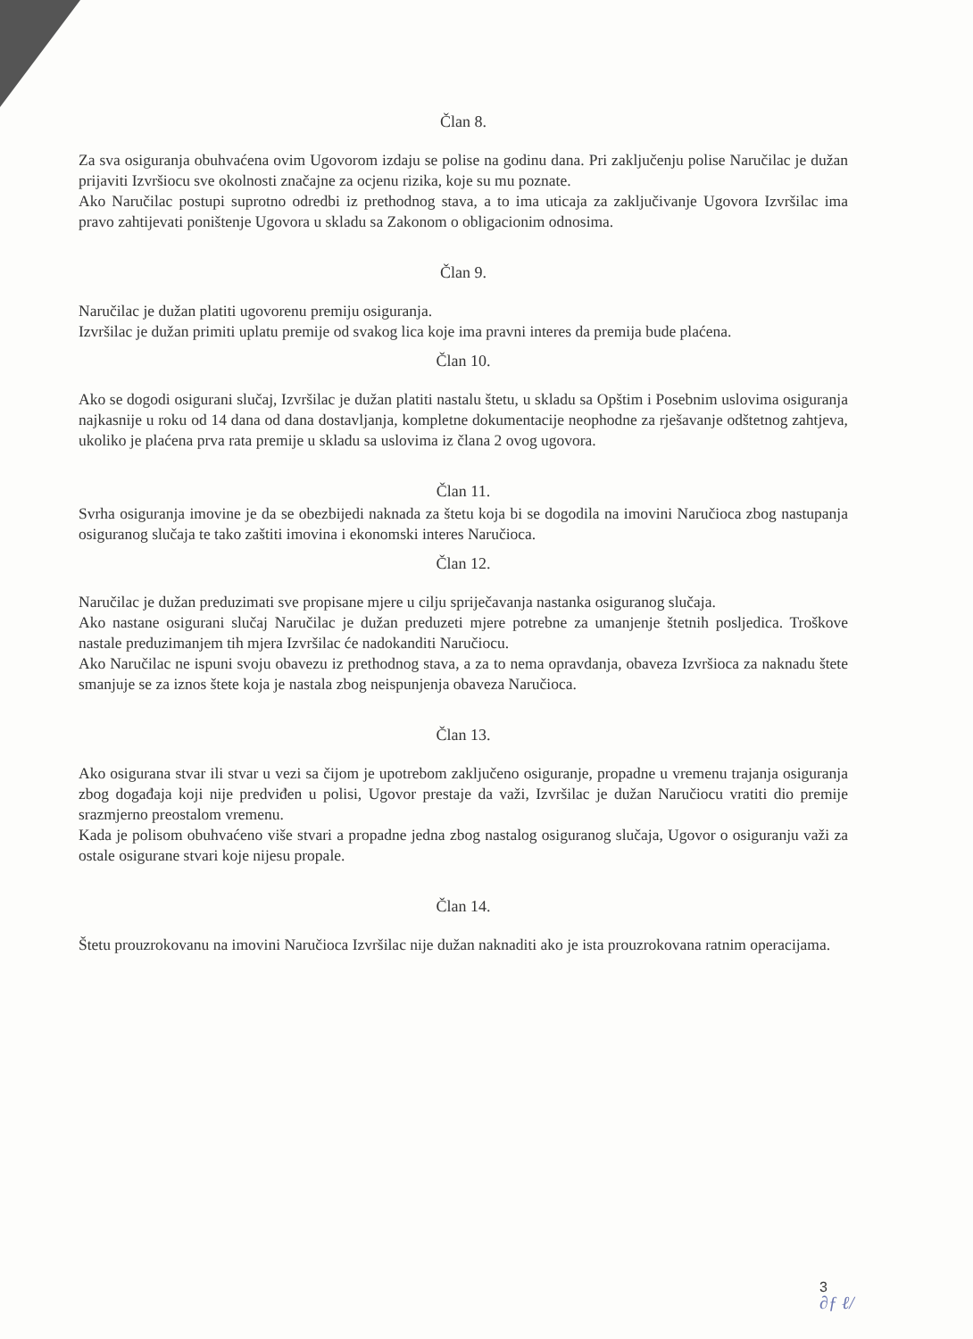Član 8.
Za sva osiguranja obuhvaćena ovim Ugovorom izdaju se polise na godinu dana. Pri zaključenju polise Naručilac je dužan prijaviti Izvršiocu sve okolnosti značajne za ocjenu rizika, koje su mu poznate.
Ako Naručilac postupi suprotno odredbi iz prethodnog stava, a to ima uticaja za zaključivanje Ugovora Izvršilac ima pravo zahtijevati poništenje Ugovora u skladu sa Zakonom o obligacionim odnosima.
Član 9.
Naručilac je dužan platiti ugovorenu premiju osiguranja.
Izvršilac je dužan primiti uplatu premije od svakog lica koje ima pravni interes da premija bude plaćena.
Član 10.
Ako se dogodi osigurani slučaj, Izvršilac je dužan platiti nastalu štetu, u skladu sa Opštim i Posebnim uslovima osiguranja najkasnije u roku od 14 dana od dana dostavljanja, kompletne dokumentacije neophodne za rješavanje odštetnog zahtjeva, ukoliko je plaćena prva rata premije u skladu sa uslovima iz člana 2 ovog ugovora.
Član 11.
Svrha osiguranja imovine je da se obezbijedi naknada za štetu koja bi se dogodila na imovini Naručioca zbog nastupanja osiguranog slučaja te tako zaštiti imovina i ekonomski interes Naručioca.
Član 12.
Naručilac je dužan preduzimati sve propisane mjere u cilju spriječavanja nastanka osiguranog slučaja.
Ako nastane osigurani slučaj Naručilac je dužan preduzeti mjere potrebne za umanjenje štetnih posljedica. Troškove nastale preduzimanjem tih mjera Izvršilac će nadokanditi Naručiocu.
Ako Naručilac ne ispuni svoju obavezu iz prethodnog stava, a za to nema opravdanja, obaveza Izvršioca za naknadu štete smanjuje se za iznos štete koja je nastala zbog neispunjenja obaveza Naručioca.
Član 13.
Ako osigurana stvar ili stvar u vezi sa čijom je upotrebom zaključeno osiguranje, propadne u vremenu trajanja osiguranja zbog događaja koji nije predviđen u polisi, Ugovor prestaje da važi, Izvršilac je dužan Naručiocu vratiti dio premije srazmjerno preostalom vremenu.
Kada je polisom obuhvaćeno više stvari a propadne jedna zbog nastalog osiguranog slučaja, Ugovor o osiguranju važi za ostale osigurane stvari koje nijesu propale.
Član 14.
Štetu prouzrokovanu na imovini Naručioca Izvršilac nije dužan naknaditi ako je ista prouzrokovana ratnim operacijama.
3
∂ƒ ℓ/